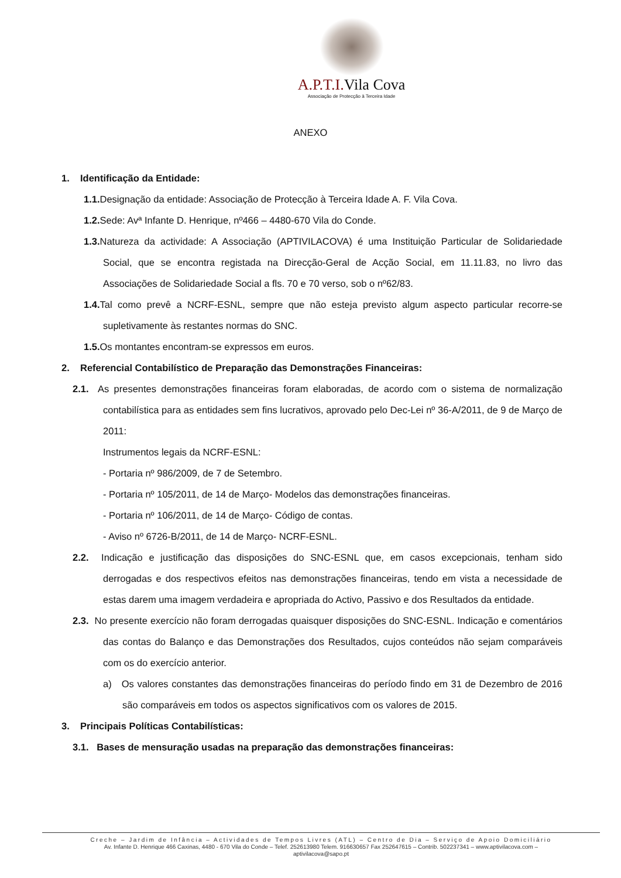A.P.T.I. Vila Cova
Associação de Protecção à Terceira Idade
ANEXO
1. Identificação da Entidade:
1.1. Designação da entidade: Associação de Protecção à Terceira Idade A. F. Vila Cova.
1.2. Sede: Avª Infante D. Henrique, nº466 – 4480-670 Vila do Conde.
1.3. Natureza da actividade: A Associação (APTIVILACOVA) é uma Instituição Particular de Solidariedade Social, que se encontra registada na Direcção-Geral de Acção Social, em 11.11.83, no livro das Associações de Solidariedade Social a fls. 70 e 70 verso, sob o nº62/83.
1.4. Tal como prevê a NCRF-ESNL, sempre que não esteja previsto algum aspecto particular recorre-se supletivamente às restantes normas do SNC.
1.5. Os montantes encontram-se expressos em euros.
2. Referencial Contabilístico de Preparação das Demonstrações Financeiras:
2.1. As presentes demonstrações financeiras foram elaboradas, de acordo com o sistema de normalização contabilística para as entidades sem fins lucrativos, aprovado pelo Dec-Lei nº 36-A/2011, de 9 de Março de 2011:
Instrumentos legais da NCRF-ESNL:
- Portaria nº 986/2009, de 7 de Setembro.
- Portaria nº 105/2011, de 14 de Março- Modelos das demonstrações financeiras.
- Portaria nº 106/2011, de 14 de Março- Código de contas.
- Aviso nº 6726-B/2011, de 14 de Março- NCRF-ESNL.
2.2. Indicação e justificação das disposições do SNC-ESNL que, em casos excepcionais, tenham sido derrogadas e dos respectivos efeitos nas demonstrações financeiras, tendo em vista a necessidade de estas darem uma imagem verdadeira e apropriada do Activo, Passivo e dos Resultados da entidade.
2.3. No presente exercício não foram derrogadas quaisquer disposições do SNC-ESNL. Indicação e comentários das contas do Balanço e das Demonstrações dos Resultados, cujos conteúdos não sejam comparáveis com os do exercício anterior.
a) Os valores constantes das demonstrações financeiras do período findo em 31 de Dezembro de 2016 são comparáveis em todos os aspectos significativos com os valores de 2015.
3. Principais Políticas Contabilísticas:
3.1. Bases de mensuração usadas na preparação das demonstrações financeiras:
Creche – Jardim de Infância – Actividades de Tempos Livres (ATL) – Centro de Dia – Serviço de Apoio Domiciliário
Av. Infante D. Henrique 466 Caxinas, 4480 - 670 Vila do Conde – Telef. 252613980 Telem. 916630657 Fax 252647615 – Contrib. 502237341 – www.aptivilacova.com –
aptivilacova@sapo.pt